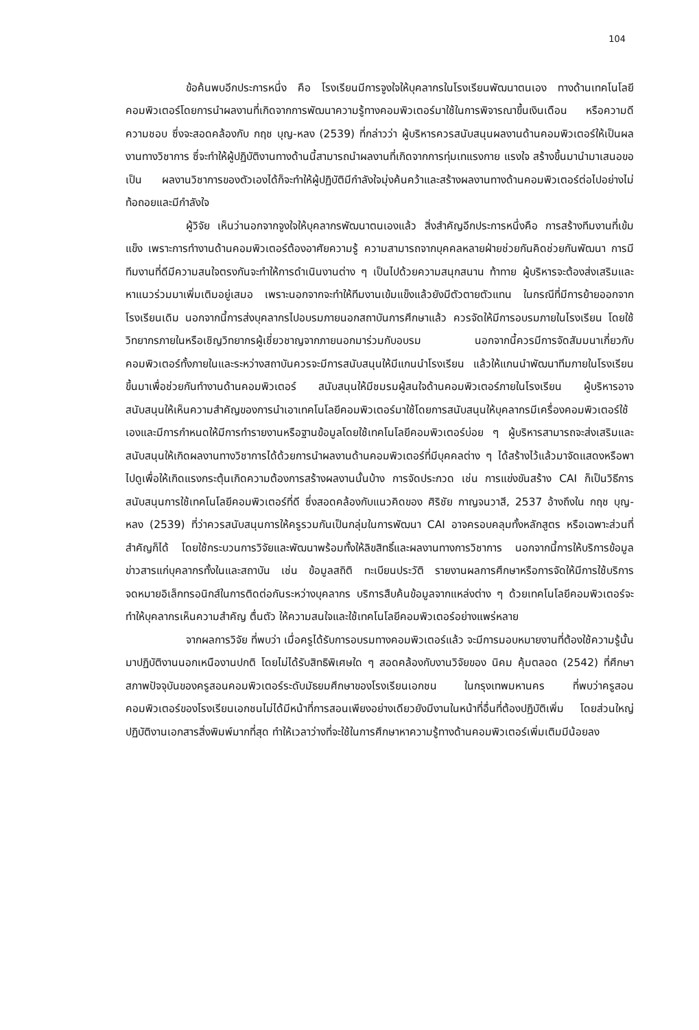104
ข้อค้นพบอีกประการหนึ่ง คือ โรงเรียนมีการจูงใจให้บุคลากรในโรงเรียนพัฒนาตนเอง ทางด้านเทคโนโลยีคอมพิวเตอร์โดยการนำผลงานที่เกิดจากการพัฒนาความรู้ทางคอมพิวเตอร์มาใช้ในการพิจารณาขึ้นเงินเดือน หรือความดีความชอบ ซึ่งจะสอดคล้องกับ กฤช บุญ-หลง (2539) ที่กล่าวว่า ผู้บริหารควรสนับสนุนผลงานด้านคอมพิวเตอร์ให้เป็นผลงานทางวิชาการ ซึ่จะทำให้ผู้ปฏิบัติงานทางด้านนี้สามารถนำผลงานที่เกิดจากการทุ่มเทแรงกาย แรงใจ สร้างขึ้นมานำมาเสนอขอเป็น ผลงานวิชาการของตัวเองได้ก็จะทำให้ผู้ปฏิบัติมีกำลังใจมุ่งค้นคว้าและสร้างผลงานทางด้านคอมพิวเตอร์ต่อไปอย่างไม่ท้อถอยและมีกำลังใจ
ผู้วิจัย เห็นว่านอกจากจูงใจให้บุคลากรพัฒนาตนเองแล้ว สิ่งสำคัญอีกประการหนึ่งคือ การสร้างทีมงานที่เข้มแข็ง เพราะการทำงานด้านคอมพิวเตอร์ต้องอาศัยความรู้ ความสามารถจากบุคคลหลายฝ่ายช่วยกันคิดช่วยกันพัฒนา การมีทีมงานที่ดีมีความสนใจตรงกันจะทำให้การดำเนินงานต่าง ๆ เป็นไปด้วยความสนุกสนาน ท้าทาย ผู้บริหารจะต้องส่งเสริมและหาแนวร่วมมาเพิ่มเติมอยู่เสมอ เพราะนอกจากจะทำให้ทีมงานเข้มแข็งแล้วยังมีตัวตายตัวแทน ในกรณีที่มีการย้ายออกจากโรงเรียนเดิม นอกจากนี้การส่งบุคลากรไปอบรมภายนอกสถาบันการศึกษาแล้ว ควรจัดให้มีการอบรมภายในโรงเรียน โดยใช้วิทยากรภายในหรือเชิญวิทยากรผู้เชี่ยวชาญจากภายนอกมาร่วมกับอบรม นอกจากนี้ควรมีการจัดสัมมนาเกี่ยวกับคอมพิวเตอร์ทั้งภายในและระหว่างสถาบันควรจะมีการสนับสนุนให้มีแกนนำโรงเรียน แล้วให้แกนนำพัฒนาทีมภายในโรงเรียนขึ้นมาเพื่อช่วยกันทำงานด้านคอมพิวเตอร์ สนับสนุนให้มีชมรมผู้สนใจด้านคอมพิวเตอร์ภายในโรงเรียน ผู้บริหารอาจสนับสนุนให้เห็นความสำคัญของการนำเอาเทคโนโลยีคอมพิวเตอร์มาใช้โดยการสนับสนุนให้บุคลากรมีเครื่องคอมพิวเตอร์ใช้เองและมีการกำหนดให้มีการทำรายงานหรือฐานข้อมูลโดยใช้เทคโนโลยีคอมพิวเตอร์บ่อย ๆ ผู้บริหารสามารถจะส่งเสริมและสนับสนุนให้เกิดผลงานทางวิชาการได้ด้วยการนำผลงานด้านคอมพิวเตอร์ที่มีบุคคลต่าง ๆ ได้สร้างไว้แล้วมาจัดแสดงหรือพาไปดูเพื่อให้เกิดแรงกระตุ้นเกิดความต้องการสร้างผลงานนั้นบ้าง การจัดประกวด เช่น การแข่งขันสร้าง CAI ก็เป็นวิธีการสนับสนุนการใช้เทคโนโลยีคอมพิวเตอร์ที่ดี ซึ่งสอดคล้องกับแนวคิดของ ศิริชัย กาญจนวาสี, 2537 อ้างถึงใน กฤช บุญ-หลง (2539) ที่ว่าควรสนับสนุนการให้ครูรวมกันเป็นกลุ่มในการพัฒนา CAI อาจครอบคลุมทั้งหลักสูตร หรือเฉพาะส่วนที่สำคัญก็ได้ โดยใช้กระบวนการวิจัยและพัฒนาพร้อมทั้งให้ลิขสิทธิ์และผลงานทางการวิชาการ นอกจากนี้การให้บริการข้อมูลข่าวสารแก่บุคลากรทั้งในและสถาบัน เช่น ข้อมูลสถิติ ทะเบียนประวัติ รายงานผลการศึกษาหรือการจัดให้มีการใช้บริการจดหมายอิเล็กทรอนิกส์ในการติดต่อกันระหว่างบุคลากร บริการสืบค้นข้อมูลจากแหล่งต่าง ๆ ด้วยเทคโนโลยีคอมพิวเตอร์จะทำให้บุคลากรเห็นความสำคัญ ตื่นตัว ให้ความสนใจและใช้เทคโนโลยีคอมพิวเตอร์อย่างแพร่หลาย
จากผลการวิจัย ที่พบว่า เมื่อครูได้รับการอบรมทางคอมพิวเตอร์แล้ว จะมีการมอบหมายงานที่ต้องใช้ความรู้นั้นมาปฏิบัติงานนอกเหนืองานปกติ โดยไม่ได้รับสิทธิพิเศษใด ๆ สอดคล้องกับงานวิจัยของ นิคม คุ้มตลอด (2542) ที่ศึกษาสภาพปัจจุบันของครูสอนคอมพิวเตอร์ระดับมัธยมศึกษาของโรงเรียนเอกชน ในกรุงเทพมหานคร ที่พบว่าครูสอนคอมพิวเตอร์ของโรงเรียนเอกชนไม่ได้มีหน้าที่การสอนเพียงอย่างเดียวยังมีงานในหน้าที่อื่นที่ต้องปฏิบัติเพิ่ม โดยส่วนใหญ่ปฏิบัติงานเอกสารสิ่งพิมพ์มากที่สุด ทำให้เวลาว่างที่จะใช้ในการศึกษาหาความรู้ทางด้านคอมพิวเตอร์เพิ่มเติมมีน้อยลง